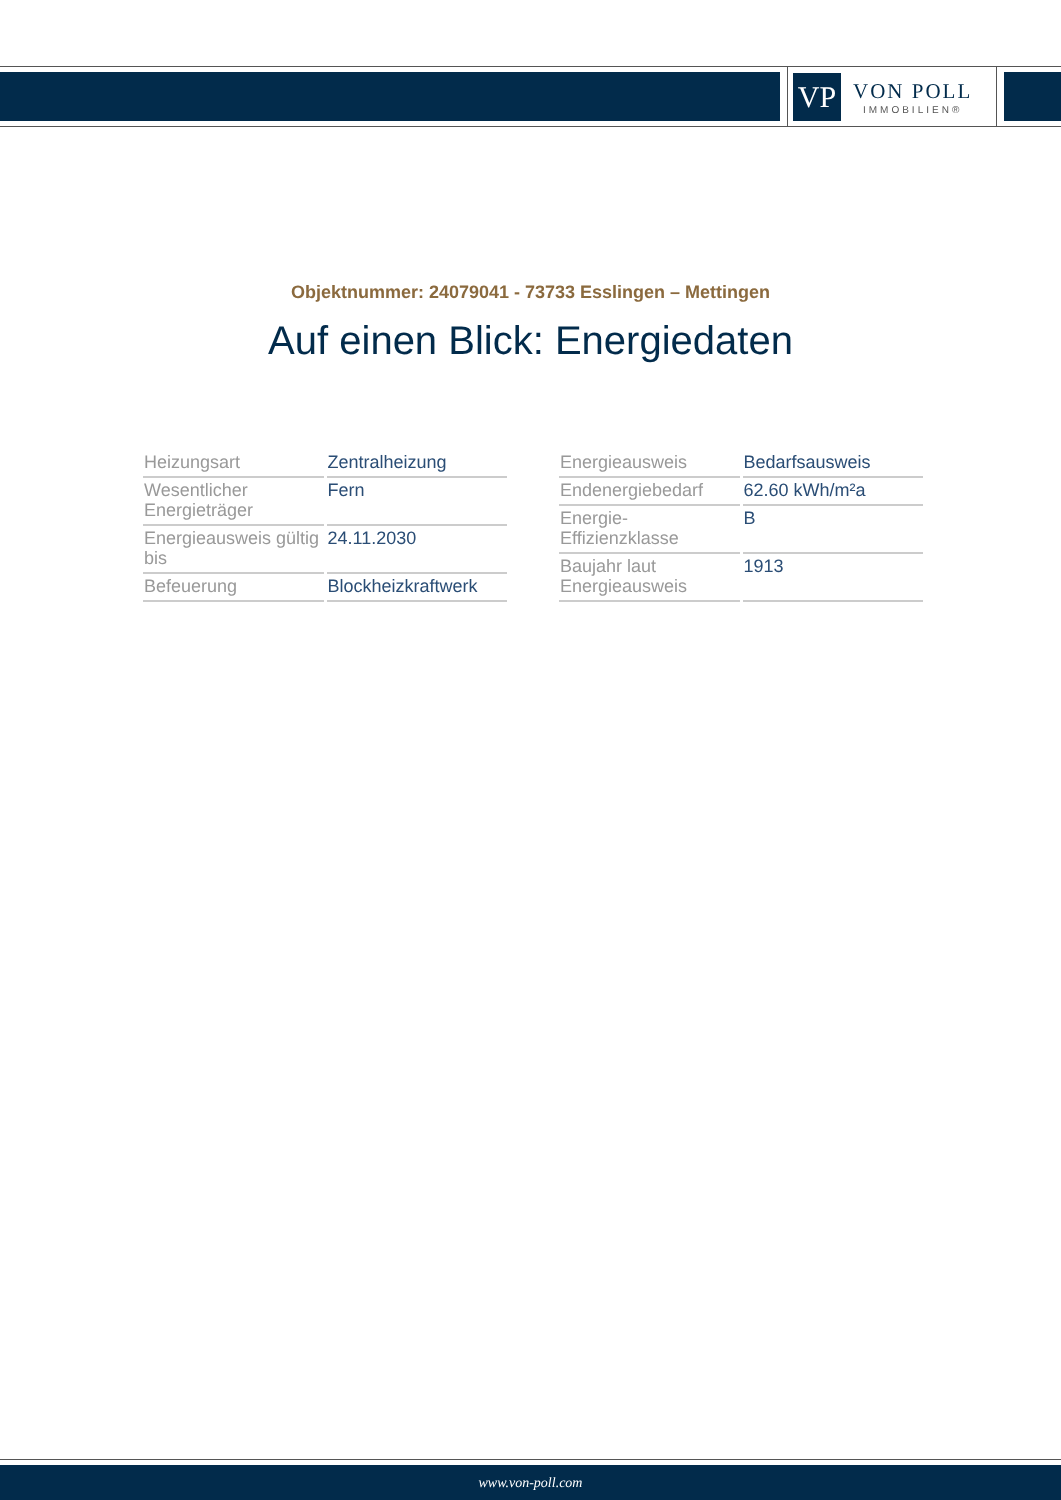VP
VON POLL
IMMOBILIEN®
Objektnummer: 24079041 - 73733 Esslingen – Mettingen
Auf einen Blick: Energiedaten
| Heizungsart | Zentralheizung |
| Wesentlicher Energieträger | Fern |
| Energieausweis gültig bis | 24.11.2030 |
| Befeuerung | Blockheizkraftwerk |
| Energieausweis | Bedarfsausweis |
| Endenergiebedarf | 62.60 kWh/m²a |
| Energie-Effizienzklasse | B |
| Baujahr laut Energieausweis | 1913 |
www.von-poll.com